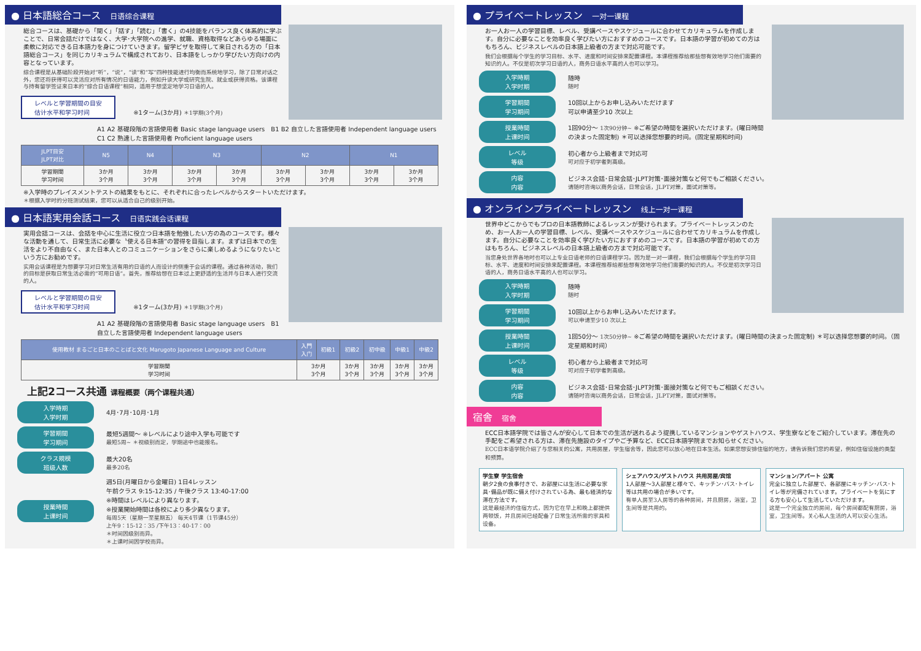● 日本語総合コース 日语综合课程
総合コースは、基礎から「聞く」「話す」「読む」「書く」の4技能をバランス良く体系的に学ぶことで、日常会話だけではなく、大学･大学院への進学、就職、資格取得などあらゆる場面に柔軟に対応できる日本語力を身につけていきます。留学ビザを取得して来日される方の「日本語総合コース」を同じカリキュラムで構成されており、日本語をしっかり学びたい方向けの内容となっています。
综合课程是从基础阶段开始对“听”，“说”，“读”和“写”四种技能进行均衡而系统地学习，除了日常对话之外，您还将获得可以灵活应对所有情况的日语能力，例如升读大学或研究生院、就业或获得资格。该课程与持有留学签证来日本的“综合日语课程”相同，适用于想坚定地学习日语的人。
レベルと学習期間の目安
估计水平和学习时间
※1ターム(3か月) ＊1学期(3个月)
A1 A2 基礎段階の言語使用者 Basic stage language users　B1 B2 自立した言語使用者 Independent language users　C1 C2 熟達した言語使用者 Proficient language users
| JLPT目安 JLPT对比 | N5 | N4 | N3 | | N2 | | N1 | |
| --- | --- | --- | --- | --- | --- | --- | --- | --- |
| 学習期間 学习时间 | 3か月 3个月 | 3か月 3个月 | 3か月 3个月 | 3か月 3个月 | 3か月 3个月 | 3か月 3个月 | 3か月 3个月 | 3か月 3个月 |
※入学時のプレイスメントテストの結果をもとに、それぞれに合ったレベルからスタートいただけます。
＊根据入学时的分班测试结果，您可以从适合自己的级别开始。
● 日本語実用会話コース 日语实践会话课程
実用会話コースは、会話を中心に生活に役立つ日本語を勉強したい方の為のコースです。様々な活動を通して、日常生活に必要な〝使える日本語”の習得を目指します。まずは日本での生活をより不自由なく、また日本人とのコミュニケーションをさらに楽しめるようになりたいという方にお勧めです。
实用会话课程是为想要学习对日常生活有用的日语的人而设计的侧重于会话的课程。通过各种活动，我们的目标是获取日常生活必需的“可用日语”。首先，推荐给想在日本过上更舒适的生活并与日本人进行交流的人。
レベルと学習期間の目安
估计水平和学习时间
※1ターム(3か月) ＊1学期(3个月)
A1 A2 基礎段階の言語使用者 Basic stage language users　B1 自立した言語使用者 Independent language users
| 使用教材 まるごと日本のことばと文化 Marugoto Japanese Language and Culture | 入門 入门 | 初級1 | 初級2 | 初中級 | 中級1 | 中級2 |
| --- | --- | --- | --- | --- | --- | --- |
| 学習期間 学习时间 | 3か月 3个月 | | 3か月 3个月 | 3か月 3个月 | 3か月 3个月 | 3か月 3个月 |
上記2コース共通 课程概要（两个课程共通）
入学時期
入学时期 4月･7月･10月･1月
学習期間
学习期间 最短5週間～ ※レベルにより途中入学も可能です
最短5周~ ＊视级别而定，学期途中也能报名。
クラス規模
班级人数 最大20名
最多20名
授業時間
上课时间 週5日(月曜日から金曜日) 1日4レッスン
午前クラス 9:15-12:35 / 午後クラス 13:40-17:00
※時間はレベルにより異なります。
※授業開始時間は各校により多少異なります。
每周5天（星期一至星期五） 每天4节课（1节课45分）
上午9：15-12：35 /下午13：40-17：00
＊时间因级别而异。
＊上课时间因学校而异。
● プライベートレッスン 一对一课程
お一人お一人の学習目標、レベル、受講ペースやスケジュールに合わせてカリキュラムを作成します。自分に必要なことを効率良く学びたい方におすすめのコースです。日本語の学習が初めての方はもちろん、ビジネスレベルの日本語上級者の方まで対応可能です。
我们会根据每个学生的学习目标、水平、进度和时间安排来配置课程。本课程推荐给那些想有效地学习他们需要的知识的人。不仅是初次学习日语的人，商务日语水平高的人也可以学习。
入学時期
入学时期 随時
随时
学習期間
学习期间 10回以上からお申し込みいただけます
可以申请至少10 次以上
授業時間
上课时间 1回90分～ 1次90分钟~ ※ご希望の時間を選択いただけます。(曜日時間の決まった固定制) ＊可以选择您想要的时间。(固定星期和时间)
レベル
等级 初心者から上級者まで対応可
可对应于初学者到高级。
内容
内容 ビジネス会話･日常会話･JLPT対策･面接対策など何でもご相談ください。
请随时咨询以商务会话，日常会话，JLPT对策，面试对策等。
● オンラインプライベートレッスン 线上一对一课程
世界中どこからでもプロの日本語教師によるレッスンが受けられます。プライベートレッスンのため、お一人お一人の学習目標、レベル、受講ペースやスケジュールに合わせてカリキュラムを作成します。自分に必要なことを効率良く学びたい方におすすめのコースです。日本語の学習が初めての方はもちろん、ビジネスレベルの日本語上級者の方まで対応可能です。
当您身处世界各地时也可以上专业日语老师的日语课程学习。因为是一对一课程，我们会根据每个学生的学习目标、水平、进度和时间安排来配置课程。本课程推荐给那些想有效地学习他们需要的知识的人。不仅是初次学习日语的人，商务日语水平高的人也可以学习。
入学時期
入学时期 随時
随时
学習期間
学习期间 10回以上からお申し込みいただけます。
可以申请至少10 次以上
授業時間
上课时间 1回50分～ 1次50分钟~ ※ご希望の時間を選択いただけます。(曜日時間の決まった固定制) ＊可以选择您想要的时间。（固定星期和时间）
レベル
等级 初心者から上級者まで対応可
可对应于初学者到高级。
内容
内容 ビジネス会話･日常会話･JLPT対策･面接対策など何でもご相談ください。
请随时咨询以商务会话，日常会话，JLPT对策，面试对策等。
宿舎 宿舍
ECC日本語学院では皆さんが安心して日本での生活が送れるよう提携しているマンションやゲストハウス、学生寮などをご紹介しています。滞在先の手配をご希望される方は、滞在先施設のタイプやご予算など、ECC日本語学院までお知らせください。
ECC日本语学院介绍了与您相关的公寓，共用房屋，学生宿舍等，因此您可以放心地在日本生活。如果您想安排住宿的地方，请告诉我们您的希望，例如住宿设施的类型和预算。
学生寮 学生宿舍
朝夕2食の食事付きで、お部屋には生活に必要な家具･備品が既に備え付けされている為、最も経済的な滞在方法です。
这是最经济的住宿方式，因为它在早上和晚上都提供两顿饭，并且房间已经配备了日常生活所需的家具和设备。
シェアハウス/ゲストハウス 共用房屋/宾馆
1人部屋～3人部屋と様々で、キッチン･バス･トイレ等は共用の場合が多いです。
有单人房至3人房等的各种房间，并且厨房，浴室，卫生间等是共用的。
マンション/アパート 公寓
完全に独立した部屋で、各部屋にキッチン･バス･トイレ等が完備されています。プライベートを気にする方も安心して生活していただけます。
这是一个完全独立的房间，每个房间都配有厨房，浴室，卫生间等。关心私人生活的人可以安心生活。